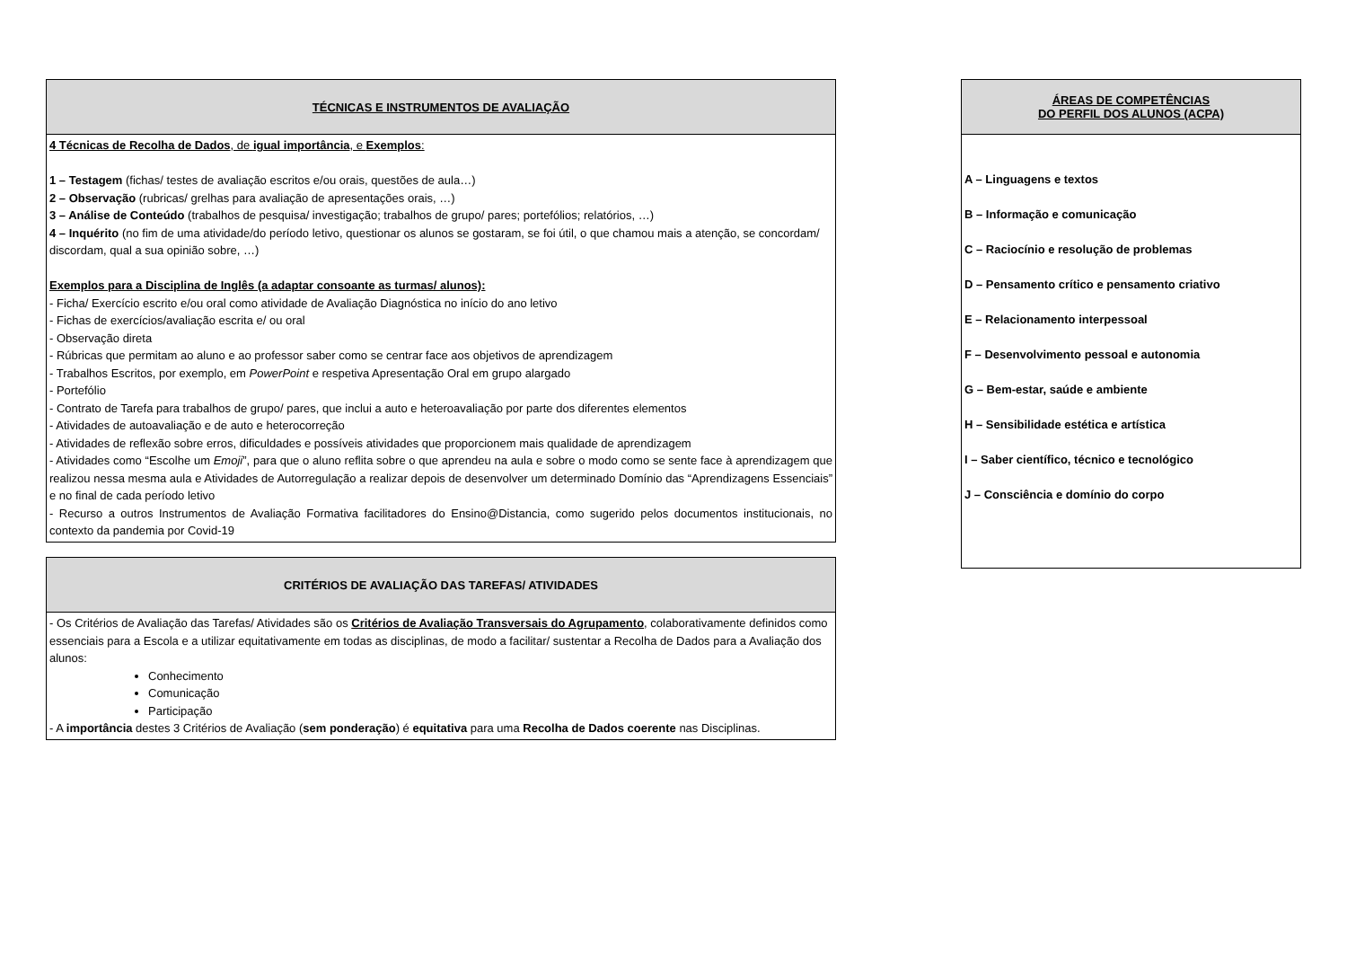| TÉCNICAS E INSTRUMENTOS DE AVALIAÇÃO |
| --- |
| 4 Técnicas de Recolha de Dados , de igual importância , e Exemplos : 1 – Testagem (fichas/ testes de avaliação escritos e/ou orais, questões de aula…) 2 – Observação (rubricas/ grelhas para avaliação de apresentações orais, …) 3 – Análise de Conteúdo (trabalhos de pesquisa/ investigação; trabalhos de grupo/ pares; portefólios; relatórios, …) 4 – Inquérito (no fim de uma atividade/do período letivo, questionar os alunos se gostaram, se foi útil, o que chamou mais a atenção, se concordam/ discordam, qual a sua opinião sobre, …) Exemplos para a Disciplina de Inglês (a adaptar consoante as turmas/ alunos): - Ficha/ Exercício escrito e/ou oral como atividade de Avaliação Diagnóstica no início do ano letivo - Fichas de exercícios/avaliação escrita e/ ou oral - Observação direta - Rúbricas que permitam ao aluno e ao professor saber como se centrar face aos objetivos de aprendizagem - Trabalhos Escritos, por exemplo, em PowerPoint e respetiva Apresentação Oral em grupo alargado - Portefólio - Contrato de Tarefa para trabalhos de grupo/ pares, que inclui a auto e heteroavaliação por parte dos diferentes elementos - Atividades de autoavaliação e de auto e heterocorreção - Atividades de reflexão sobre erros, dificuldades e possíveis atividades que proporcionem mais qualidade de aprendizagem - Atividades como “Escolhe um Emoji ”, para que o aluno reflita sobre o que aprendeu na aula e sobre o modo como se sente face à aprendizagem que realizou nessa mesma aula e Atividades de Autorregulação a realizar depois de desenvolver um determinado Domínio das “Aprendizagens Essenciais” e no final de cada período letivo - Recurso a outros Instrumentos de Avaliação Formativa facilitadores do Ensino@Distancia, como sugerido pelos documentos institucionais, no contexto da pandemia por Covid-19 |
| ÁREAS DE COMPETÊNCIAS DO PERFIL DOS ALUNOS (ACPA) |
| --- |
| A – Linguagens e textos B – Informação e comunicação C – Raciocínio e resolução de problemas D – Pensamento crítico e pensamento criativo E – Relacionamento interpessoal F – Desenvolvimento pessoal e autonomia G – Bem-estar, saúde e ambiente H – Sensibilidade estética e artística I – Saber científico, técnico e tecnológico J – Consciência e domínio do corpo |
| CRITÉRIOS DE AVALIAÇÃO DAS TAREFAS/ ATIVIDADES |
| --- |
| - Os Critérios de Avaliação das Tarefas/ Atividades são os Critérios de Avaliação Transversais do Agrupamento , colaborativamente definidos como essenciais para a Escola e a utilizar equitativamente em todas as disciplinas, de modo a facilitar/ sustentar a Recolha de Dados para a Avaliação dos alunos: Conhecimento Comunicação Participação - A importância destes 3 Critérios de Avaliação ( sem ponderação ) é equitativa para uma Recolha de Dados coerente nas Disciplinas. |